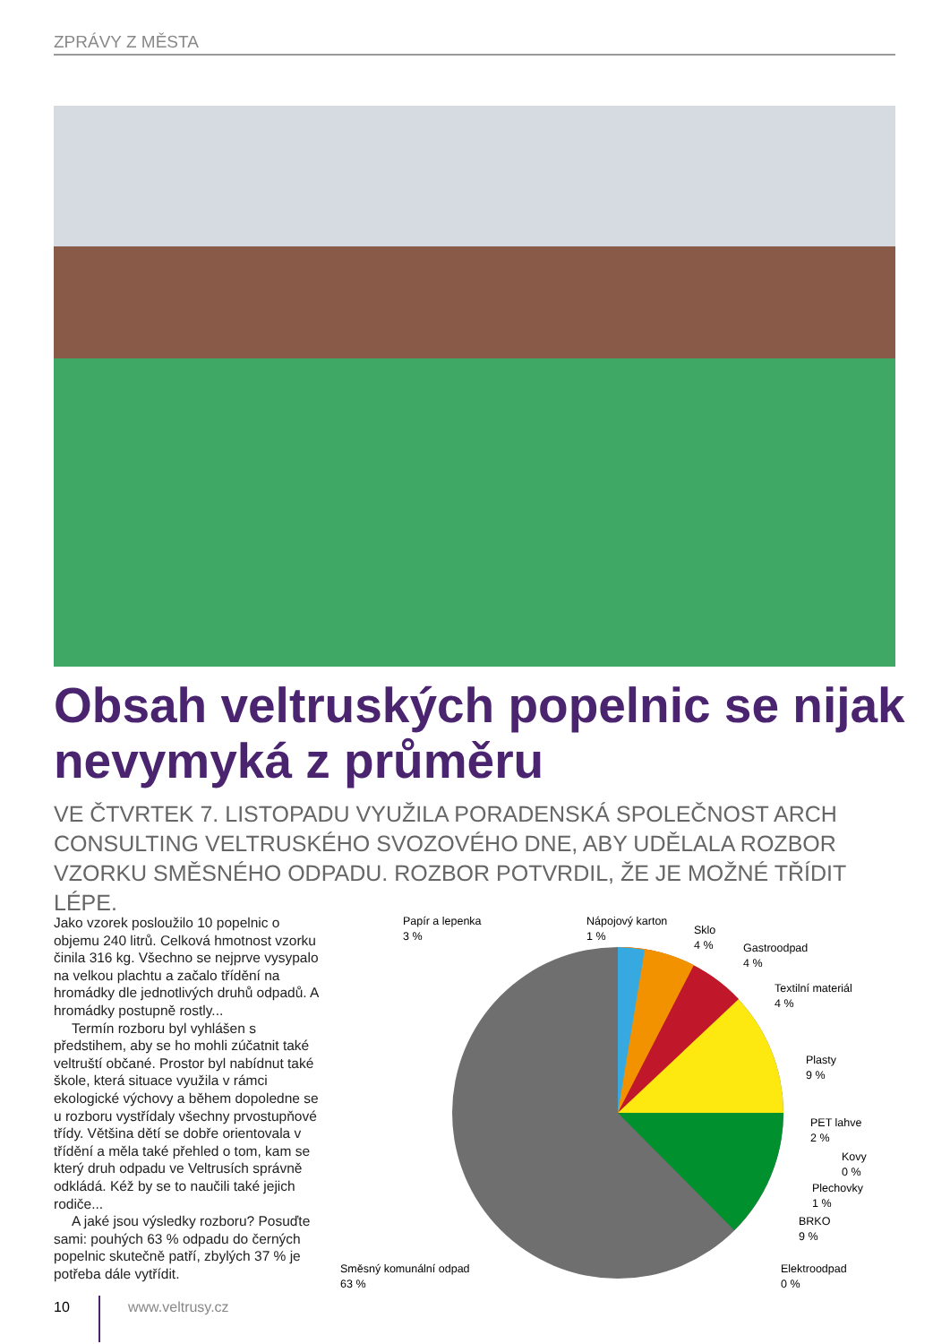ZPRÁVY Z MĚSTA
Obsah veltruských popelnic se nijak nevymyká z průměru
VE ČTVRTEK 7. LISTOPADU VYUŽILA PORADENSKÁ SPOLEČNOST ARCH CONSULTING VELTRUSKÉHO SVOZOVÉHO DNE, ABY UDĚLALA ROZBOR VZORKU SMĚSNÉHO ODPADU. ROZBOR POTVRDIL, ŽE JE MOŽNÉ TŘÍDIT LÉPE.
Jako vzorek posloužilo 10 popelnic o objemu 240 litrů. Celková hmotnost vzorku činila 316 kg. Všechno se nejprve vysypalo na velkou plachtu a začalo třídění na hromádky dle jednotlivých druhů odpadů. A hromádky postupně rostly...
Termín rozboru byl vyhlášen s předstihem, aby se ho mohli zúčatnit také veltruští občané. Prostor byl nabídnut také škole, která situace využila v rámci ekologické výchovy a během dopoledne se u rozboru vystřídaly všechny prvostupňové třídy. Většina dětí se dobře orientovala v třídění a měla také přehled o tom, kam se který druh odpadu ve Veltrusích správně odkládá. Kéž by se to naučili také jejich rodiče...
A jaké jsou výsledky rozboru? Posuďte sami: pouhých 63 % odpadu do černých popelnic skutečně patří, zbylých 37 % je potřeba dále vytřídit.
Papír a lepenka
3 %
Nápojový karton
1 %
Sklo
4 %
Gastroodpad
4 %
Textilní materiál
4 %
Plasty
9 %
PET lahve
2 %
Kovy
0 %
Plechovky
1 %
BRKO
9 %
Směsný komunální odpad
63 %
Elektroodpad
0 %
10 www.veltrusy.cz